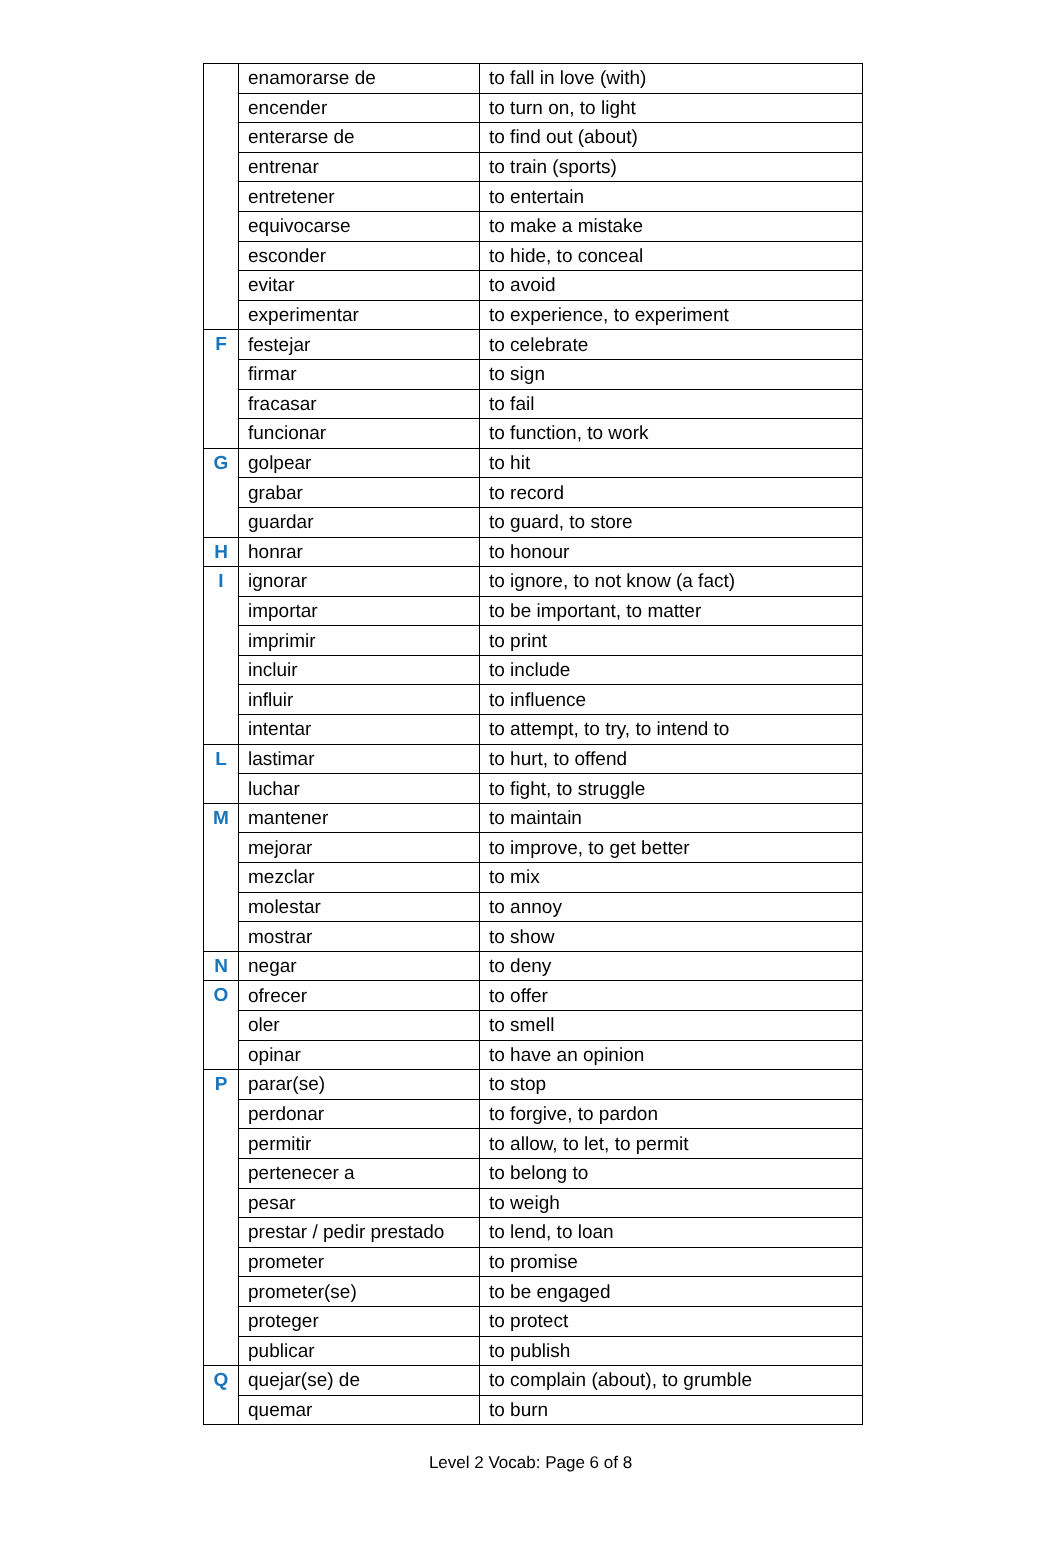| | enamorarse de | to fall in love (with) |
| | encender | to turn on, to light |
| | enterarse de | to find out (about) |
| | entrenar | to train (sports) |
| | entretener | to entertain |
| | equivocarse | to make a mistake |
| | esconder | to hide, to conceal |
| | evitar | to avoid |
| | experimentar | to experience, to experiment |
| F | festejar | to celebrate |
| | firmar | to sign |
| | fracasar | to fail |
| | funcionar | to function, to work |
| G | golpear | to hit |
| | grabar | to record |
| | guardar | to guard, to store |
| H | honrar | to honour |
| I | ignorar | to ignore, to not know (a fact) |
| | importar | to be important, to matter |
| | imprimir | to print |
| | incluir | to include |
| | influir | to influence |
| | intentar | to attempt, to try, to intend to |
| L | lastimar | to hurt, to offend |
| | luchar | to fight, to struggle |
| M | mantener | to maintain |
| | mejorar | to improve, to get better |
| | mezclar | to mix |
| | molestar | to annoy |
| | mostrar | to show |
| N | negar | to deny |
| O | ofrecer | to offer |
| | oler | to smell |
| | opinar | to have an opinion |
| P | parar(se) | to stop |
| | perdonar | to forgive, to pardon |
| | permitir | to allow, to let, to permit |
| | pertenecer a | to belong to |
| | pesar | to weigh |
| | prestar / pedir prestado | to lend, to loan |
| | prometer | to promise |
| | prometer(se) | to be engaged |
| | proteger | to protect |
| | publicar | to publish |
| Q | quejar(se) de | to complain (about), to grumble |
| | quemar | to burn |
Level 2 Vocab: Page 6 of 8